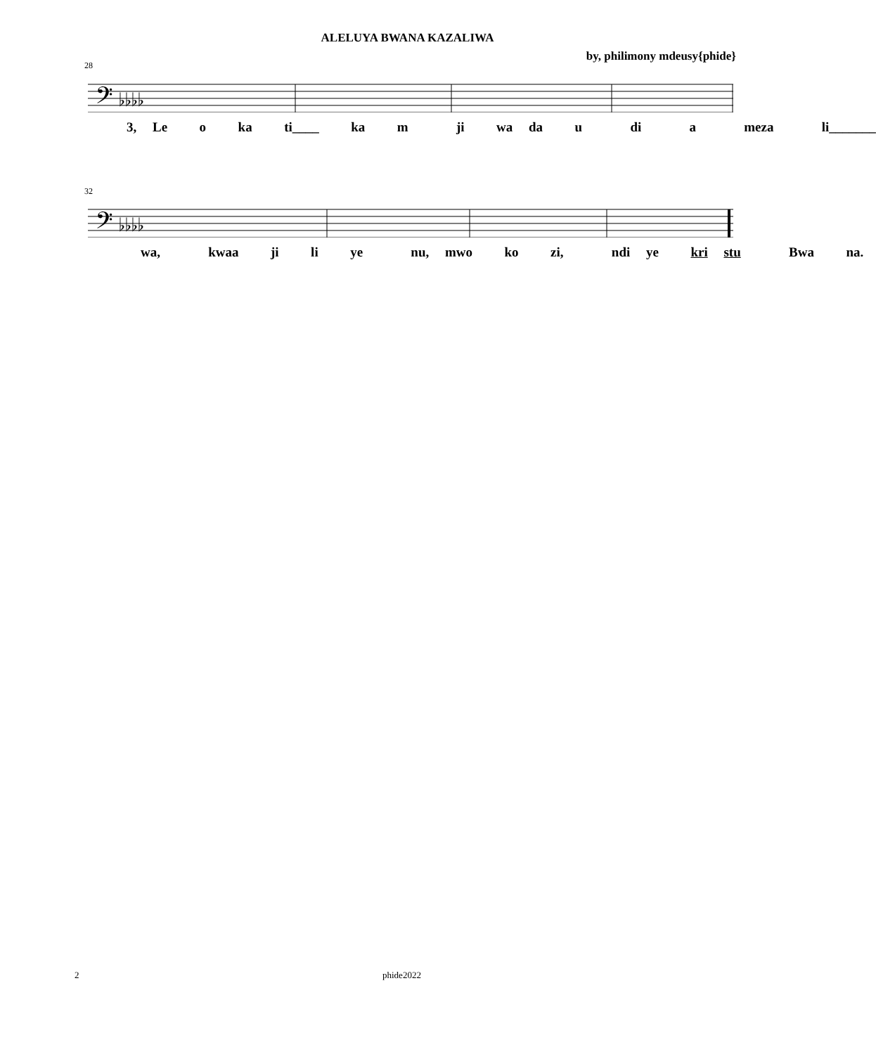ALELUYA BWANA KAZALIWA
by, philimony mdeusy{phide}
28
𝄢 ♭♭♭♭
3, Le o ka ti____ ka m ji wa da u di a meza li_______
32
𝄢 ♭♭♭♭
wa, kwaa ji li ye nu, mwo ko zi, ndi ye kri stu Bwa na.
2 phide2022